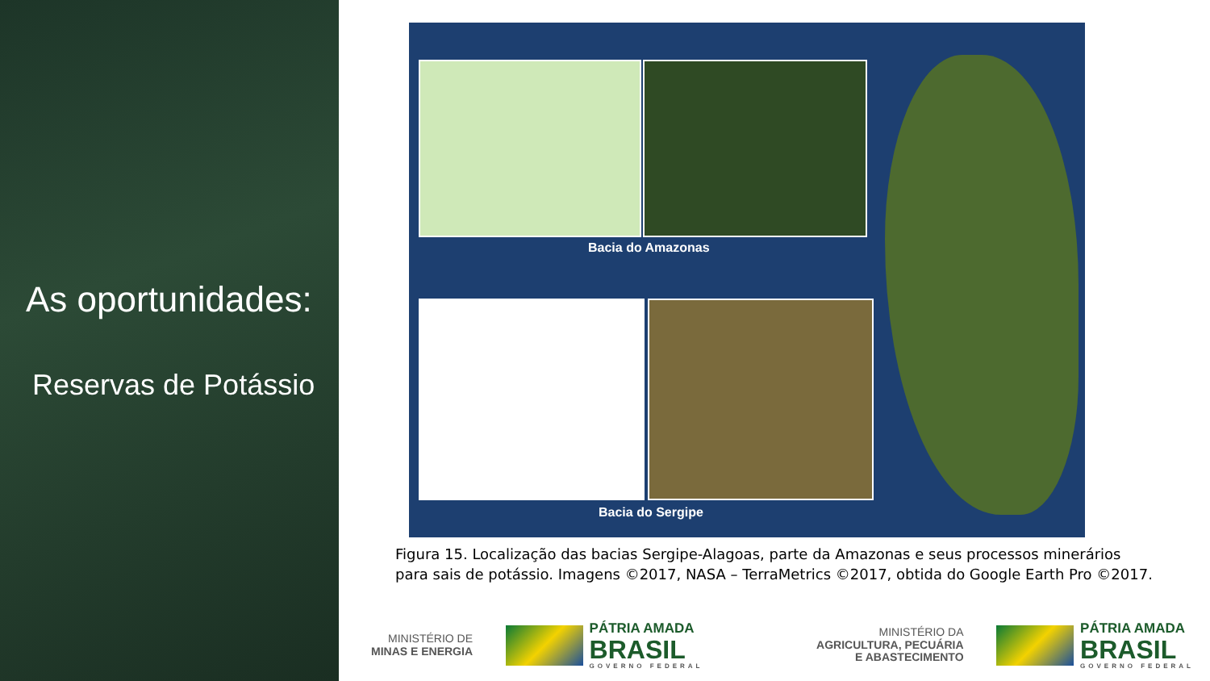As oportunidades:
Reservas de Potássio
Bacia do Amazonas
Bacia do Sergipe
Figura 15. Localização das bacias Sergipe-Alagoas, parte da Amazonas e seus processos minerários para sais de potássio. Imagens ©2017, NASA – TerraMetrics ©2017, obtida do Google Earth Pro ©2017.
MINISTÉRIO DE
MINAS E ENERGIA
PÁTRIA AMADA
BRASIL
GOVERNO FEDERAL
MINISTÉRIO DA
AGRICULTURA, PECUÁRIA
E ABASTECIMENTO
PÁTRIA AMADA
BRASIL
GOVERNO FEDERAL